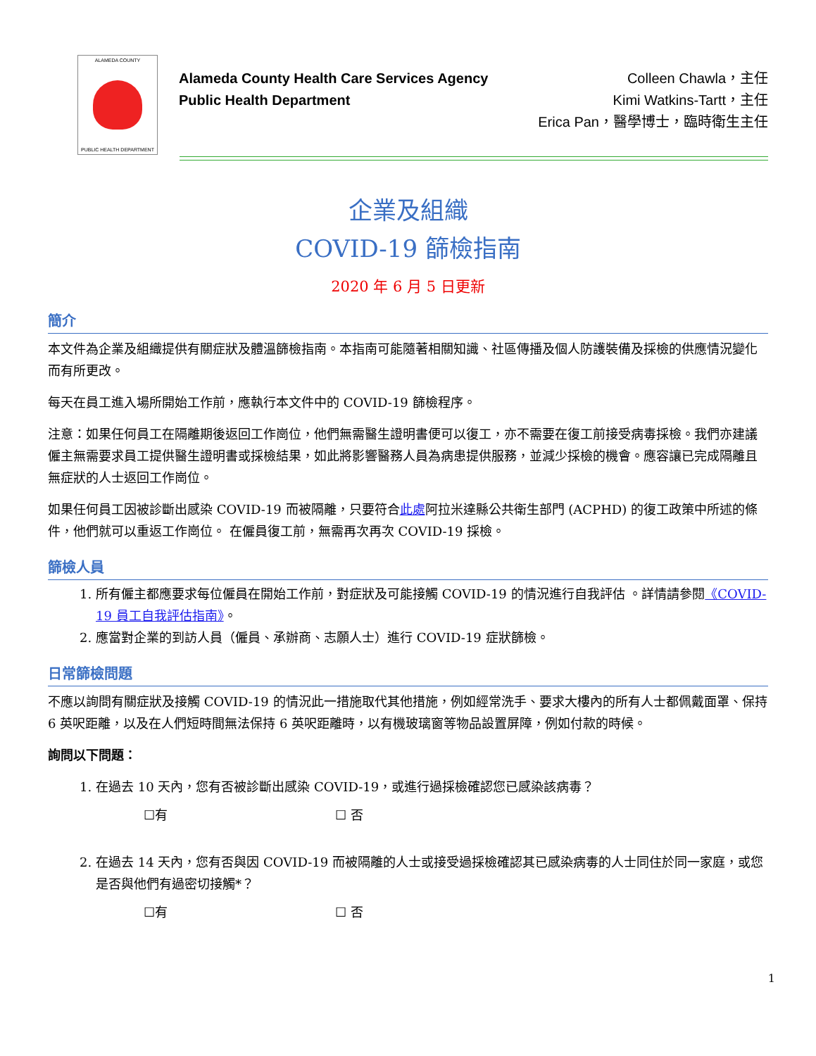ALAMEDA COUNTY
PUBLIC HEALTH DEPARTMENT
Alameda County Health Care Services Agency
Public Health Department
Colleen Chawla，主任
Kimi Watkins-Tartt，主任
Erica Pan，醫學博士，臨時衛生主任
企業及組織
COVID-19 篩檢指南
2020 年 6 月 5 日更新
簡介
本文件為企業及組織提供有關症狀及體溫篩檢指南。本指南可能隨著相關知識、社區傳播及個人防護裝備及採檢的供應情況變化而有所更改。
每天在員工進入場所開始工作前，應執行本文件中的 COVID-19 篩檢程序。
注意：如果任何員工在隔離期後返回工作崗位，他們無需醫生證明書便可以復工，亦不需要在復工前接受病毒採檢。我們亦建議僱主無需要求員工提供醫生證明書或採檢結果，如此將影響醫務人員為病患提供服務，並減少採檢的機會。應容讓已完成隔離且無症狀的人士返回工作崗位。
如果任何員工因被診斷出感染 COVID-19 而被隔離，只要符合此處阿拉米達縣公共衛生部門 (ACPHD) 的復工政策中所述的條件，他們就可以重返工作崗位。 在僱員復工前，無需再次再次 COVID-19 採檢。
篩檢人員
1. 所有僱主都應要求每位僱員在開始工作前，對症狀及可能接觸 COVID-19 的情況進行自我評估 。詳情請參閱《COVID-19 員工自我評估指南》。
2. 應當對企業的到訪人員（僱員、承辦商、志願人士）進行 COVID-19 症狀篩檢。
日常篩檢問題
不應以詢問有關症狀及接觸 COVID-19 的情況此一措施取代其他措施，例如經常洗手、要求大樓內的所有人士都佩戴面罩、保持 6 英呎距離，以及在人們短時間無法保持 6 英呎距離時，以有機玻璃窗等物品設置屏障，例如付款的時候。
詢問以下問題：
1. 在過去 10 天內，您有否被診斷出感染 COVID-19，或進行過採檢確認您已感染該病毒？
☐有 ☐ 否
2. 在過去 14 天內，您有否與因 COVID-19 而被隔離的人士或接受過採檢確認其已感染病毒的人士同住於同一家庭，或您是否與他們有過密切接觸*？
☐有 ☐ 否
1